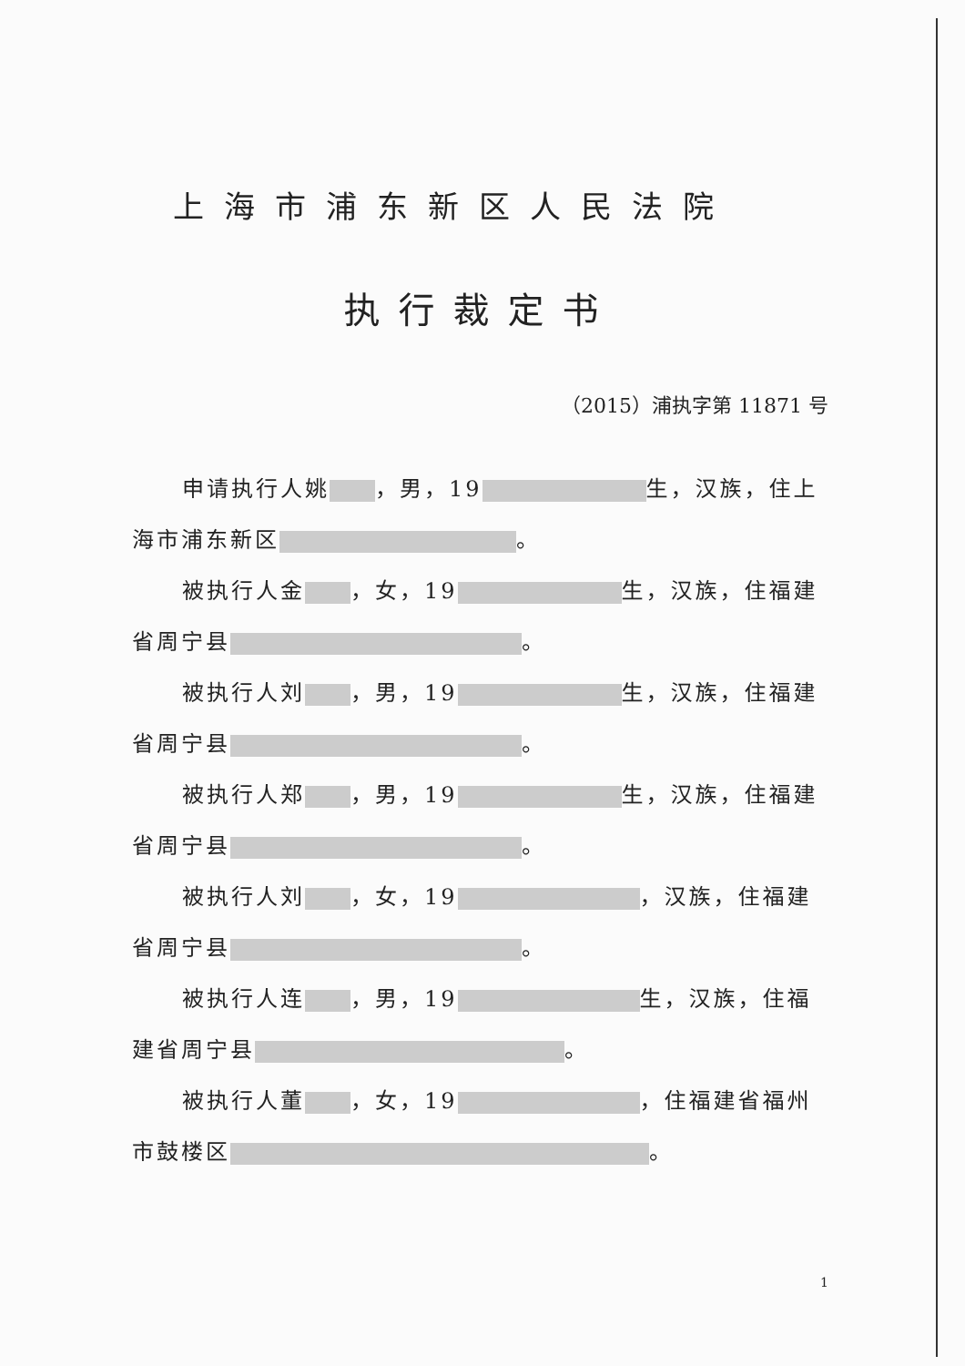上海市浦东新区人民法院
执行裁定书
（2015）浦执字第 11871 号
申请执行人姚 ，男，19 生，汉族，住上海市浦东新区 。
被执行人金 ，女，19 生，汉族，住福建省周宁县 。
被执行人刘 ，男，19 生，汉族，住福建省周宁县 。
被执行人郑 ，男，19 生，汉族，住福建省周宁县 。
被执行人刘 ，女，19 ，汉族，住福建省周宁县 。
被执行人连 ，男，19 生，汉族，住福建省周宁县 。
被执行人董 ，女，19 ，住福建省福州市鼓楼区 。
1